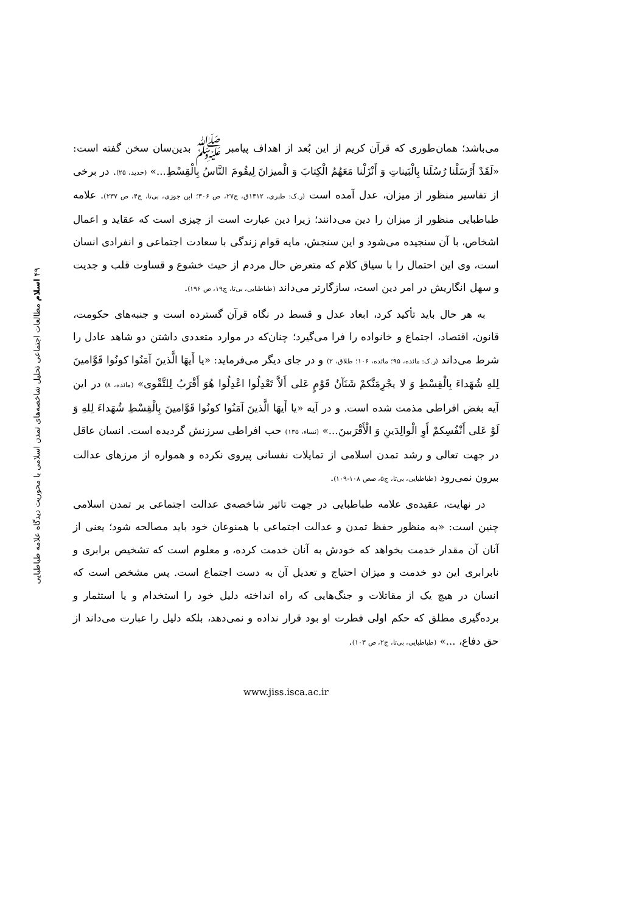می‌باشد؛ همان‌طوری که قرآن کریم از این بُعد از اهداف پیامبر ﷺ بدین‌سان سخن گفته است: «لَقَدْ أَرْسَلْنا رُسُلَنا بِالْبَيناتِ وَ أَنْزَلْنا مَعَهُمُ الْكِتابَ وَ الْميزانَ لِيقُومَ النَّاسُ بِالْقِسْطِ...» (حدید، ۲۵). در برخی از تفاسیر منظور از میزان، عدل آمده است (ر.ک: طبری، ۱۴۱۲ق، ج۲۷، ص ۳۰۶؛ ابن جوزی، بی‌تا، ج۴، ص ۲۳۷). علامه طباطبایی منظور از میزان را دین می‌دانند؛ زیرا دین عبارت است از چیزی است که عقاید و اعمال اشخاص، با آن سنجیده می‌شود و این سنجش، مایه قوام زندگی با سعادت اجتماعی و انفرادی انسان است، وی این احتمال را با سیاق کلام که متعرض حال مردم از حیث خشوع و قساوت قلب و جدیت و سهل انگاریش در امر دین است، سازگارتر می‌داند (طباطبایی، بی‌تا، ج۱۹، ص ۱۹۶).
به هر حال باید تأکید کرد، ابعاد عدل و قسط در نگاه قرآن گسترده است و جنبه‌های حکومت، قانون، اقتصاد، اجتماع و خانواده را فرا می‌گیرد؛ چنان‌که در موارد متعددی داشتن دو شاهد عادل را شرط می‌داند (ر.ک: مائده، ۹۵؛ مائده، ۱۰۶؛ طلاق، ۲) و در جای دیگر می‌فرماید: «يا أَيهَا الَّذينَ آمَنُوا كونُوا قَوَّامينَ لِلهِ شُهَداءَ بِالْقِسْطِ وَ لا يجْرِمَنَّكمْ شَنَآنُ قَوْمٍ عَلى أَلاَّ تَعْدِلُوا اعْدِلُوا هُوَ أَقْرَبُ لِلتَّقْوى» (مائده، ۸) در این آیه بغض افراطی مذمت شده است. و در آیه «يا أَيهَا الَّذينَ آمَنُوا كونُوا قَوَّامينَ بِالْقِسْطِ شُهَداءَ لِلهِ وَ لَوْ عَلى أَنْفُسِكمْ أَوِ الْوالِدَينِ وَ الْأَقْرَبينَ...» (نساء، ۱۳۵) حب افراطی سرزنش گردیده است. انسان عاقل در جهت تعالی و رشد تمدن اسلامی از تمایلات نفسانی پیروی نکرده و همواره از مرزهای عدالت بیرون نمی‌رود (طباطبایی، بی‌تا، ج۵، صص ۱۰۸-۱۰۹).
در نهایت، عقیده‌ی علامه طباطبایی در جهت تاثیر شاخصه‌ی عدالت اجتماعی بر تمدن اسلامی چنین است: «به منظور حفظ تمدن و عدالت اجتماعی با همنوعان خود باید مصالحه شود؛ یعنی از آنان آن مقدار خدمت بخواهد که خودش به آنان خدمت کرده، و معلوم است که تشخیص برابری و نابرابری این دو خدمت و میزان احتیاج و تعدیل آن به دست اجتماع است. پس مشخص است که انسان در هیچ یک از مقاتلات و جنگ‌هایی که راه انداخته دلیل خود را استخدام و یا استثمار و برده‌گیری مطلق که حکم اولی فطرت او بود قرار نداده و نمی‌دهد، بلکه دلیل را عبارت می‌داند از حق دفاع، ...» (طباطبایی، بی‌تا، ج۲، ص ۱۰۳).
www.jiss.isca.ac.ir
۴۹ اسلام مطالعات اجتماعی تحلیل شاخصه‌های تمدن اسلامی با محوریت دیدگاه علامه طباطبایی